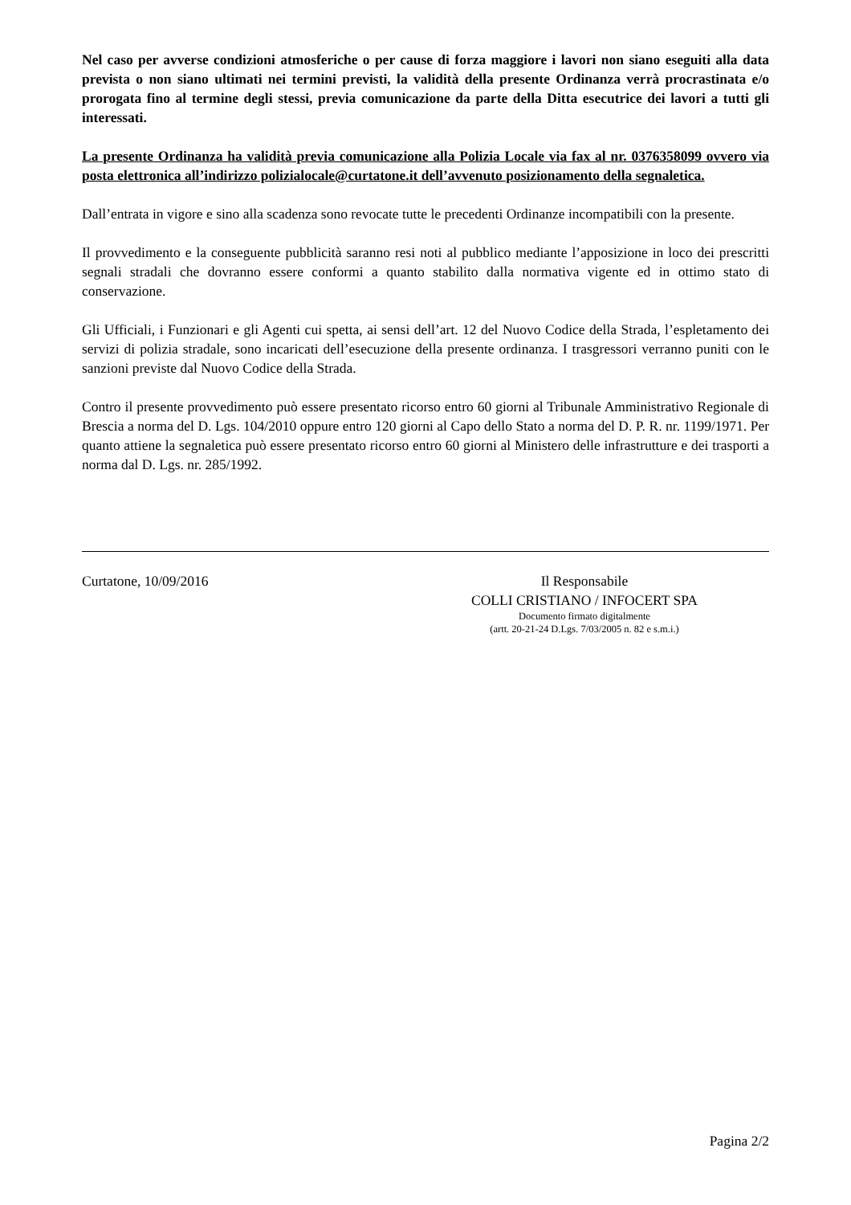Nel caso per avverse condizioni atmosferiche o per cause di forza maggiore i lavori non siano eseguiti alla data prevista o non siano ultimati nei termini previsti, la validità della presente Ordinanza verrà procrastinata e/o prorogata fino al termine degli stessi, previa comunicazione da parte della Ditta esecutrice dei lavori a tutti gli interessati.
La presente Ordinanza ha validità previa comunicazione alla Polizia Locale via fax al nr. 0376358099 ovvero via posta elettronica all’indirizzo polizialocale@curtatone.it dell’avvenuto posizionamento della segnaletica.
Dall’entrata in vigore e sino alla scadenza sono revocate tutte le precedenti Ordinanze incompatibili con la presente.
Il provvedimento e la conseguente pubblicità saranno resi noti al pubblico mediante l’apposizione in loco dei prescritti segnali stradali che dovranno essere conformi a quanto stabilito dalla normativa vigente ed in ottimo stato di conservazione.
Gli Ufficiali, i Funzionari e gli Agenti cui spetta, ai sensi dell’art. 12 del Nuovo Codice della Strada, l’espletamento dei servizi di polizia stradale, sono incaricati dell’esecuzione della presente ordinanza. I trasgressori verranno puniti con le sanzioni previste dal Nuovo Codice della Strada.
Contro il presente provvedimento può essere presentato ricorso entro 60 giorni al Tribunale Amministrativo Regionale di Brescia a norma del D. Lgs. 104/2010 oppure entro 120 giorni al Capo dello Stato a norma del D. P. R. nr. 1199/1971. Per quanto attiene la segnaletica può essere presentato ricorso entro 60 giorni al Ministero delle infrastrutture e dei trasporti a norma dal D. Lgs. nr. 285/1992.
Curtatone, 10/09/2016 Il Responsabile
COLLI CRISTIANO / INFOCERT SPA
Documento firmato digitalmente
(artt. 20-21-24 D.Lgs. 7/03/2005 n. 82 e s.m.i.)
Pagina 2/2